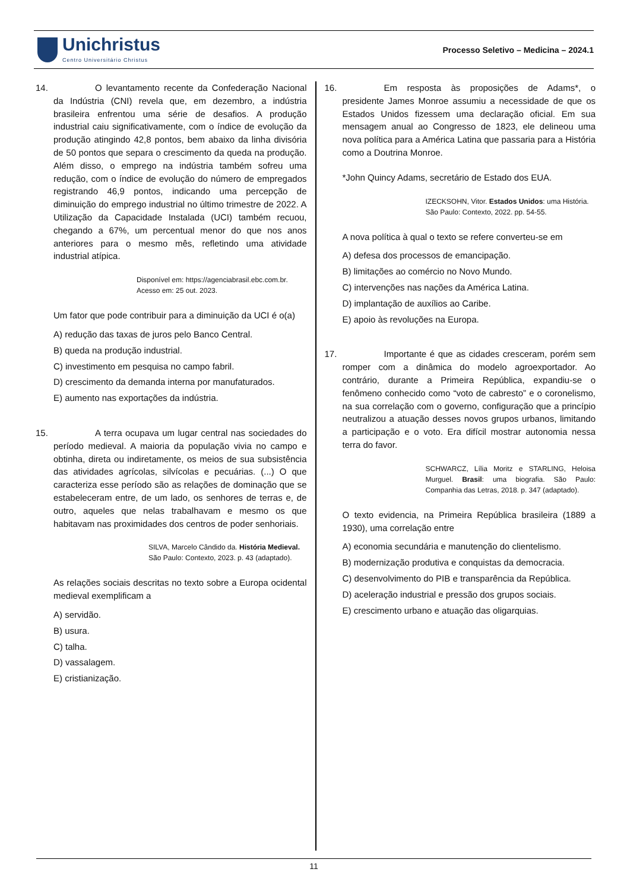Unichristus
Centro Universitário Christus
Processo Seletivo – Medicina – 2024.1
14. O levantamento recente da Confederação Nacional da Indústria (CNI) revela que, em dezembro, a indústria brasileira enfrentou uma série de desafios. A produção industrial caiu significativamente, com o índice de evolução da produção atingindo 42,8 pontos, bem abaixo da linha divisória de 50 pontos que separa o crescimento da queda na produção. Além disso, o emprego na indústria também sofreu uma redução, com o índice de evolução do número de empregados registrando 46,9 pontos, indicando uma percepção de diminuição do emprego industrial no último trimestre de 2022. A Utilização da Capacidade Instalada (UCI) também recuou, chegando a 67%, um percentual menor do que nos anos anteriores para o mesmo mês, refletindo uma atividade industrial atípica.
Disponível em: https://agenciabrasil.ebc.com.br.
Acesso em: 25 out. 2023.
Um fator que pode contribuir para a diminuição da UCI é o(a)
A) redução das taxas de juros pelo Banco Central.
B) queda na produção industrial.
C) investimento em pesquisa no campo fabril.
D) crescimento da demanda interna por manufaturados.
E) aumento nas exportações da indústria.
15. A terra ocupava um lugar central nas sociedades do período medieval. A maioria da população vivia no campo e obtinha, direta ou indiretamente, os meios de sua subsistência das atividades agrícolas, silvícolas e pecuárias. (...) O que caracteriza esse período são as relações de dominação que se estabeleceram entre, de um lado, os senhores de terras e, de outro, aqueles que nelas trabalhavam e mesmo os que habitavam nas proximidades dos centros de poder senhoriais.
SILVA, Marcelo Cândido da. História Medieval.
São Paulo: Contexto, 2023. p. 43 (adaptado).
As relações sociais descritas no texto sobre a Europa ocidental medieval exemplificam a
A) servidão.
B) usura.
C) talha.
D) vassalagem.
E) cristianização.
16. Em resposta às proposições de Adams*, o presidente James Monroe assumiu a necessidade de que os Estados Unidos fizessem uma declaração oficial. Em sua mensagem anual ao Congresso de 1823, ele delineou uma nova política para a América Latina que passaria para a História como a Doutrina Monroe.
*John Quincy Adams, secretário de Estado dos EUA.
IZECKSOHN, Vitor. Estados Unidos: uma História.
São Paulo: Contexto, 2022. pp. 54-55.
A nova política à qual o texto se refere converteu-se em
A) defesa dos processos de emancipação.
B) limitações ao comércio no Novo Mundo.
C) intervenções nas nações da América Latina.
D) implantação de auxílios ao Caribe.
E) apoio às revoluções na Europa.
17. Importante é que as cidades cresceram, porém sem romper com a dinâmica do modelo agroexportador. Ao contrário, durante a Primeira República, expandiu-se o fenômeno conhecido como “voto de cabresto” e o coronelismo, na sua correlação com o governo, configuração que a princípio neutralizou a atuação desses novos grupos urbanos, limitando a participação e o voto. Era difícil mostrar autonomia nessa terra do favor.
SCHWARCZ, Lília Moritz e STARLING, Heloisa Murguel. Brasil: uma biografia. São Paulo: Companhia das Letras, 2018. p. 347 (adaptado).
O texto evidencia, na Primeira República brasileira (1889 a 1930), uma correlação entre
A) economia secundária e manutenção do clientelismo.
B) modernização produtiva e conquistas da democracia.
C) desenvolvimento do PIB e transparência da República.
D) aceleração industrial e pressão dos grupos sociais.
E) crescimento urbano e atuação das oligarquias.
11